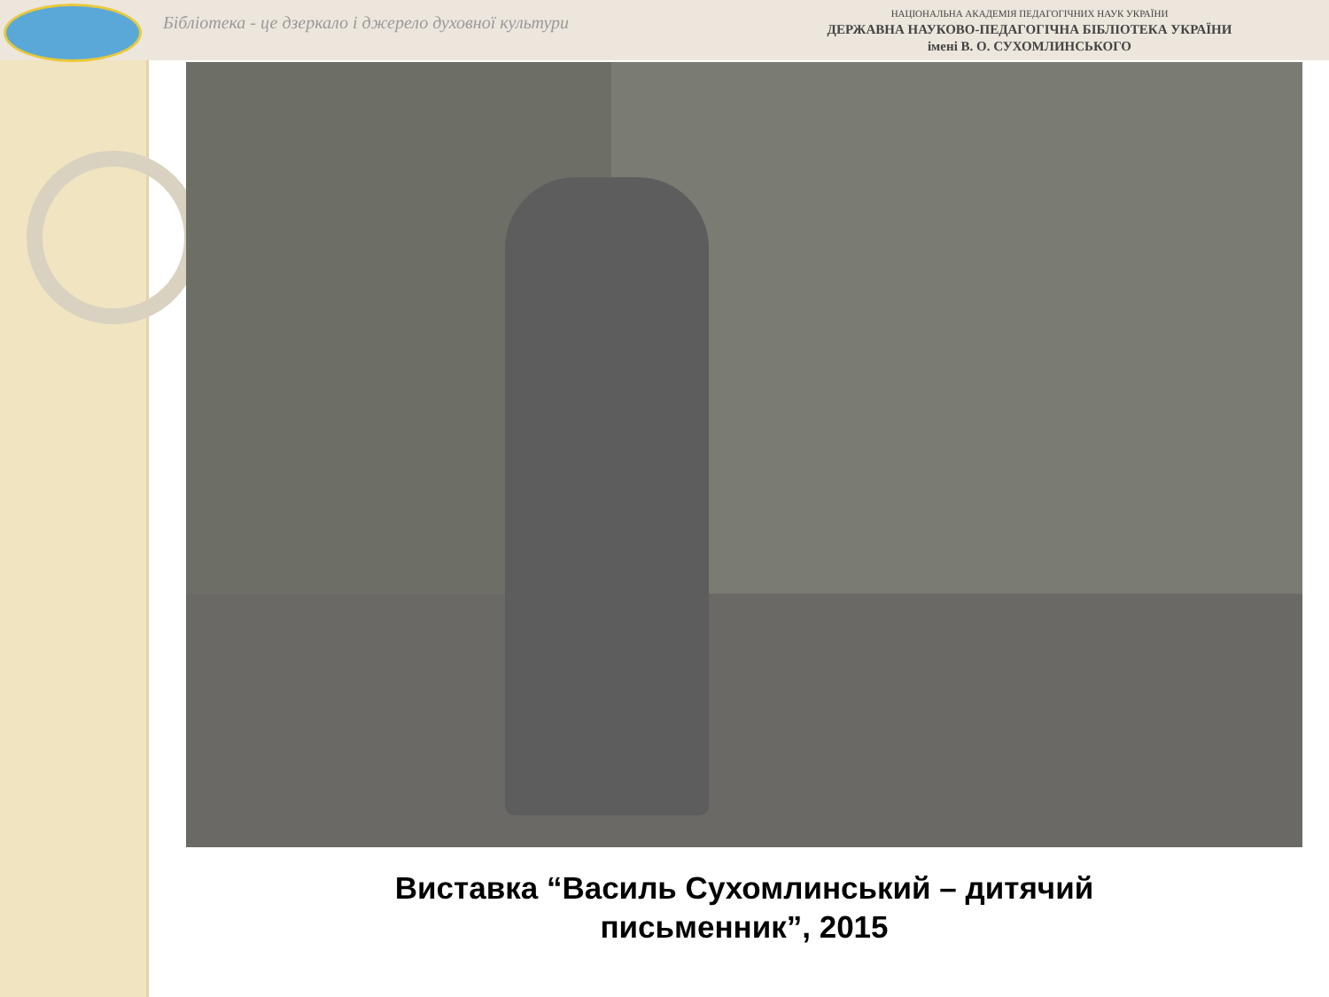Бібліотека - це дзеркало і джерело духовної культури
НАЦІОНАЛЬНА АКАДЕМІЯ ПЕДАГОГІЧНИХ НАУК УКРАЇНИ
ДЕРЖАВНА НАУКОВО-ПЕДАГОГІЧНА БІБЛІОТЕКА УКРАЇНИ
імені В. О. СУХОМЛИНСЬКОГО
Виставка “Василь Сухомлинський – дитячий
письменник”, 2015